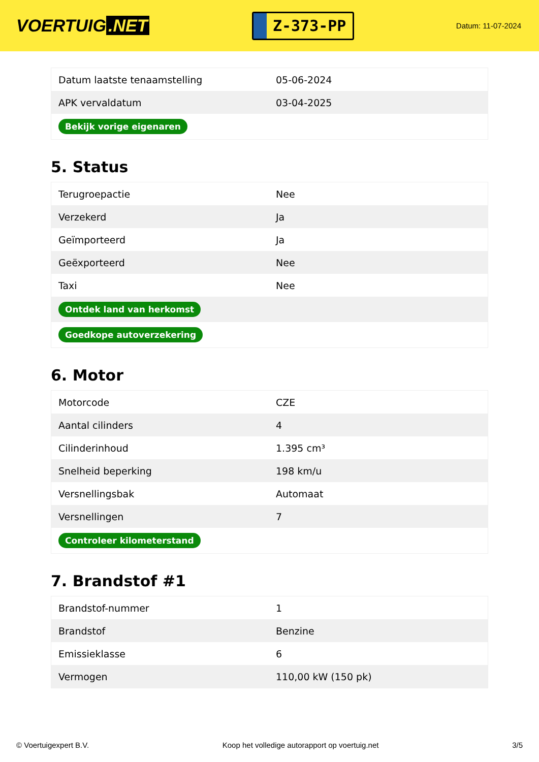VOERTUIG.NET
Z-373-PP
Datum: 11-07-2024
| Datum laatste tenaamstelling | 05-06-2024 |
| APK vervaldatum | 03-04-2025 |
| Bekijk vorige eigenaren | |
5. Status
| Terugroepactie | Nee |
| Verzekerd | Ja |
| Geïmporteerd | Ja |
| Geëxporteerd | Nee |
| Taxi | Nee |
| Ontdek land van herkomst | |
| Goedkope autoverzekering | |
6. Motor
| Motorcode | CZE |
| Aantal cilinders | 4 |
| Cilinderinhoud | 1.395 cm³ |
| Snelheid beperking | 198 km/u |
| Versnellingsbak | Automaat |
| Versnellingen | 7 |
| Controleer kilometerstand | |
7. Brandstof #1
| Brandstof-nummer | 1 |
| Brandstof | Benzine |
| Emissieklasse | 6 |
| Vermogen | 110,00 kW (150 pk) |
© Voertuigexpert B.V. Koop het volledige autorapport op voertuig.net 3/5